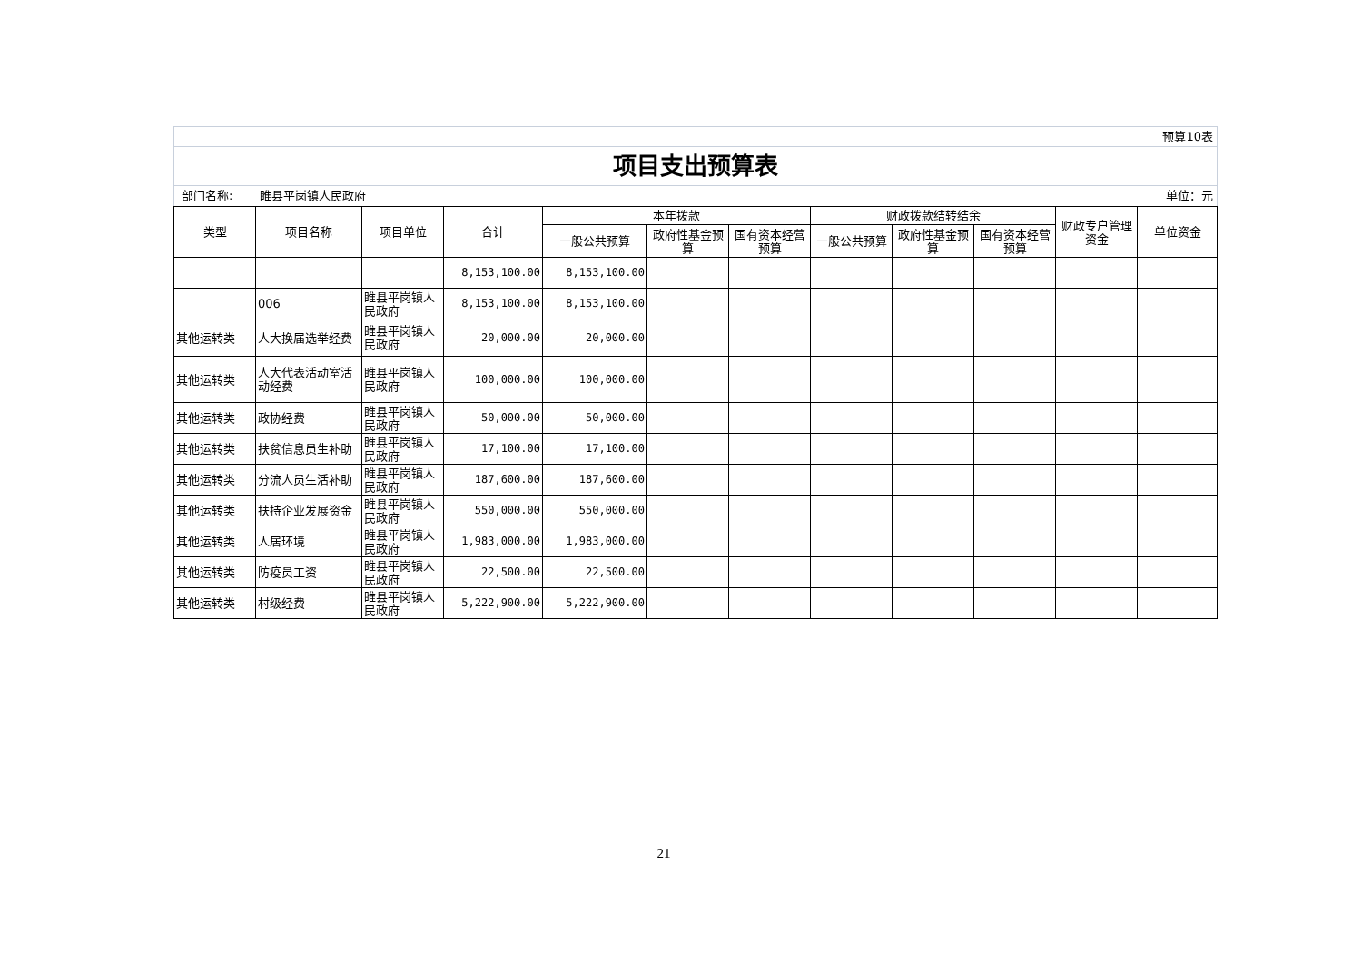预算10表
项目支出预算表
部门名称: 睢县平岗镇人民政府 单位：元
| 类型 | 项目名称 | 项目单位 | 合计 | 本年拨款 | | | 财政拨款结转结余 | | | 财政专户管理资金 | 单位资金 |
| --- | --- | --- | --- | --- | --- | --- | --- | --- | --- | --- | --- |
| | | | | 一般公共预算 | 政府性基金预算 | 国有资本经营预算 | 一般公共预算 | 政府性基金预算 | 国有资本经营预算 | | |
| | | | 8,153,100.00 | 8,153,100.00 | | | | | | | |
| | 006 | 睢县平岗镇人民政府 | 8,153,100.00 | 8,153,100.00 | | | | | | | |
| 其他运转类 | 人大换届选举经费 | 睢县平岗镇人民政府 | 20,000.00 | 20,000.00 | | | | | | | |
| 其他运转类 | 人大代表活动室活动经费 | 睢县平岗镇人民政府 | 100,000.00 | 100,000.00 | | | | | | | |
| 其他运转类 | 政协经费 | 睢县平岗镇人民政府 | 50,000.00 | 50,000.00 | | | | | | | |
| 其他运转类 | 扶贫信息员生补助 | 睢县平岗镇人民政府 | 17,100.00 | 17,100.00 | | | | | | | |
| 其他运转类 | 分流人员生活补助 | 睢县平岗镇人民政府 | 187,600.00 | 187,600.00 | | | | | | | |
| 其他运转类 | 扶持企业发展资金 | 睢县平岗镇人民政府 | 550,000.00 | 550,000.00 | | | | | | | |
| 其他运转类 | 人居环境 | 睢县平岗镇人民政府 | 1,983,000.00 | 1,983,000.00 | | | | | | | |
| 其他运转类 | 防疫员工资 | 睢县平岗镇人民政府 | 22,500.00 | 22,500.00 | | | | | | | |
| 其他运转类 | 村级经费 | 睢县平岗镇人民政府 | 5,222,900.00 | 5,222,900.00 | | | | | | | |
21